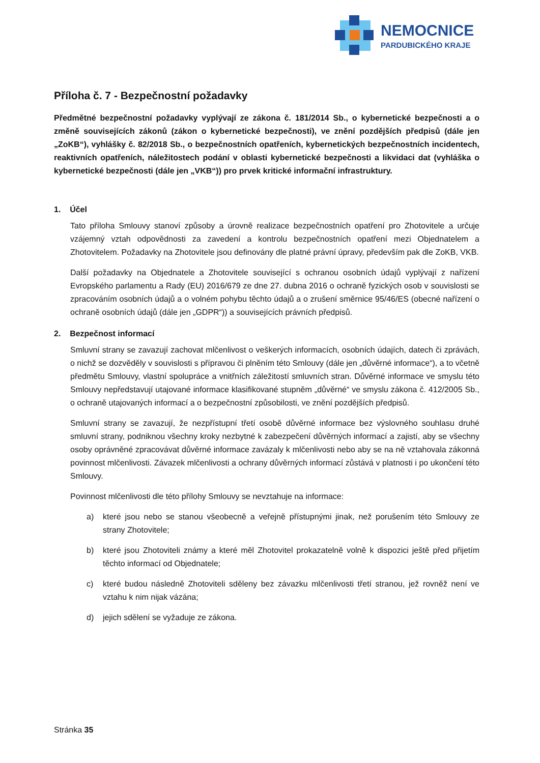NEMOCNICE
PARDUBICKÉHO KRAJE
Příloha č. 7 - Bezpečnostní požadavky
Předmětné bezpečnostní požadavky vyplývají ze zákona č. 181/2014 Sb., o kybernetické bezpečnosti a o změně souvisejících zákonů (zákon o kybernetické bezpečnosti), ve znění pozdějších předpisů (dále jen „ZoKB“), vyhlášky č. 82/2018 Sb., o bezpečnostních opatřeních, kybernetických bezpečnostních incidentech, reaktivních opatřeních, náležitostech podání v oblasti kybernetické bezpečnosti a likvidaci dat (vyhláška o kybernetické bezpečnosti (dále jen „VKB“)) pro prvek kritické informační infrastruktury.
1. Účel
Tato příloha Smlouvy stanoví způsoby a úrovně realizace bezpečnostních opatření pro Zhotovitele a určuje vzájemný vztah odpovědnosti za zavedení a kontrolu bezpečnostních opatření mezi Objednatelem a Zhotovitelem. Požadavky na Zhotovitele jsou definovány dle platné právní úpravy, především pak dle ZoKB, VKB.
Další požadavky na Objednatele a Zhotovitele související s ochranou osobních údajů vyplývají z nařízení Evropského parlamentu a Rady (EU) 2016/679 ze dne 27. dubna 2016 o ochraně fyzických osob v souvislosti se zpracováním osobních údajů a o volném pohybu těchto údajů a o zrušení směrnice 95/46/ES (obecné nařízení o ochraně osobních údajů (dále jen „GDPR“)) a souvisejících právních předpisů.
2. Bezpečnost informací
Smluvní strany se zavazují zachovat mlčenlivost o veškerých informacích, osobních údajích, datech či zprávách, o nichž se dozvěděly v souvislosti s přípravou či plněním této Smlouvy (dále jen „důvěrné informace“), a to včetně předmětu Smlouvy, vlastní spolupráce a vnitřních záležitostí smluvních stran. Důvěrné informace ve smyslu této Smlouvy nepředstavují utajované informace klasifikované stupněm „důvěrné“ ve smyslu zákona č. 412/2005 Sb., o ochraně utajovaných informací a o bezpečnostní způsobilosti, ve znění pozdějších předpisů.
Smluvní strany se zavazují, že nezpřístupní třetí osobě důvěrné informace bez výslovného souhlasu druhé smluvní strany, podniknou všechny kroky nezbytné k zabezpečení důvěrných informací a zajistí, aby se všechny osoby oprávněné zpracovávat důvěrné informace zavázaly k mlčenlivosti nebo aby se na ně vztahovala zákonná povinnost mlčenlivosti. Závazek mlčenlivosti a ochrany důvěrných informací zůstává v platnosti i po ukončení této Smlouvy.
Povinnost mlčenlivosti dle této přílohy Smlouvy se nevztahuje na informace:
a) které jsou nebo se stanou všeobecně a veřejně přístupnými jinak, než porušením této Smlouvy ze strany Zhotovitele;
b) které jsou Zhotoviteli známy a které měl Zhotovitel prokazatelně volně k dispozici ještě před přijetím těchto informací od Objednatele;
c) které budou následně Zhotoviteli sděleny bez závazku mlčenlivosti třetí stranou, jež rovněž není ve vztahu k nim nijak vázána;
d) jejich sdělení se vyžaduje ze zákona.
Stránka 35